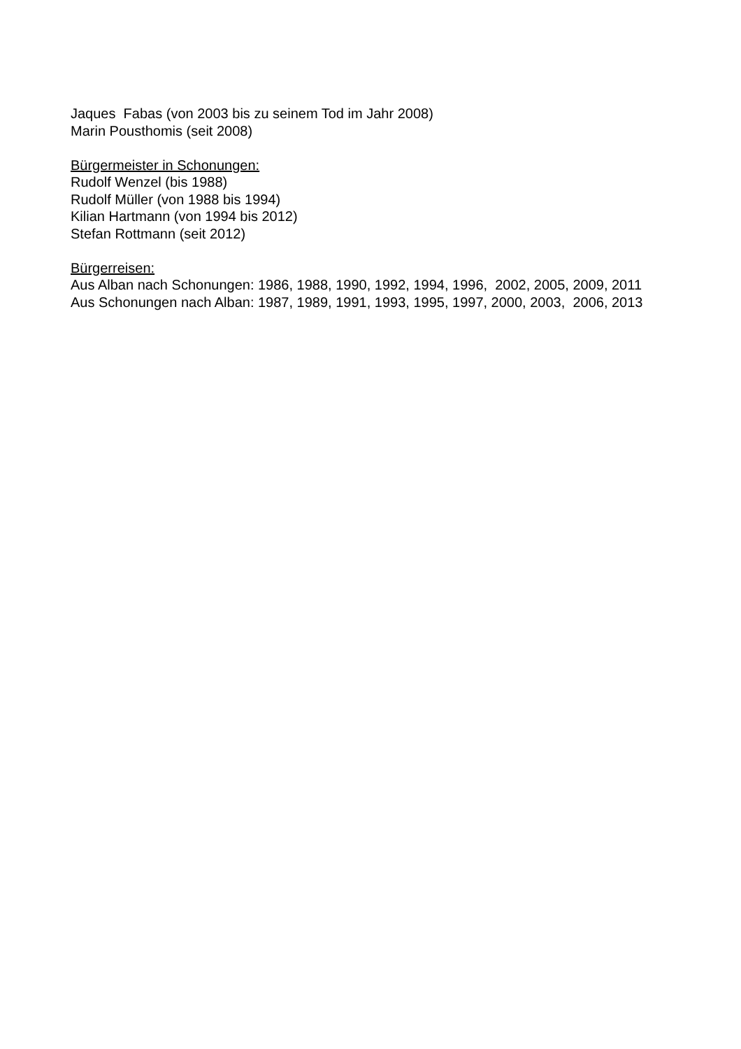Jaques Fabas (von 2003 bis zu seinem Tod im Jahr 2008)
Marin Pousthomis (seit 2008)
Bürgermeister in Schonungen:
Rudolf Wenzel (bis 1988)
Rudolf Müller (von 1988 bis 1994)
Kilian Hartmann (von 1994 bis 2012)
Stefan Rottmann (seit 2012)
Bürgerreisen:
Aus Alban nach Schonungen: 1986, 1988, 1990, 1992, 1994, 1996, 2002, 2005, 2009, 2011
Aus Schonungen nach Alban: 1987, 1989, 1991, 1993, 1995, 1997, 2000, 2003, 2006, 2013